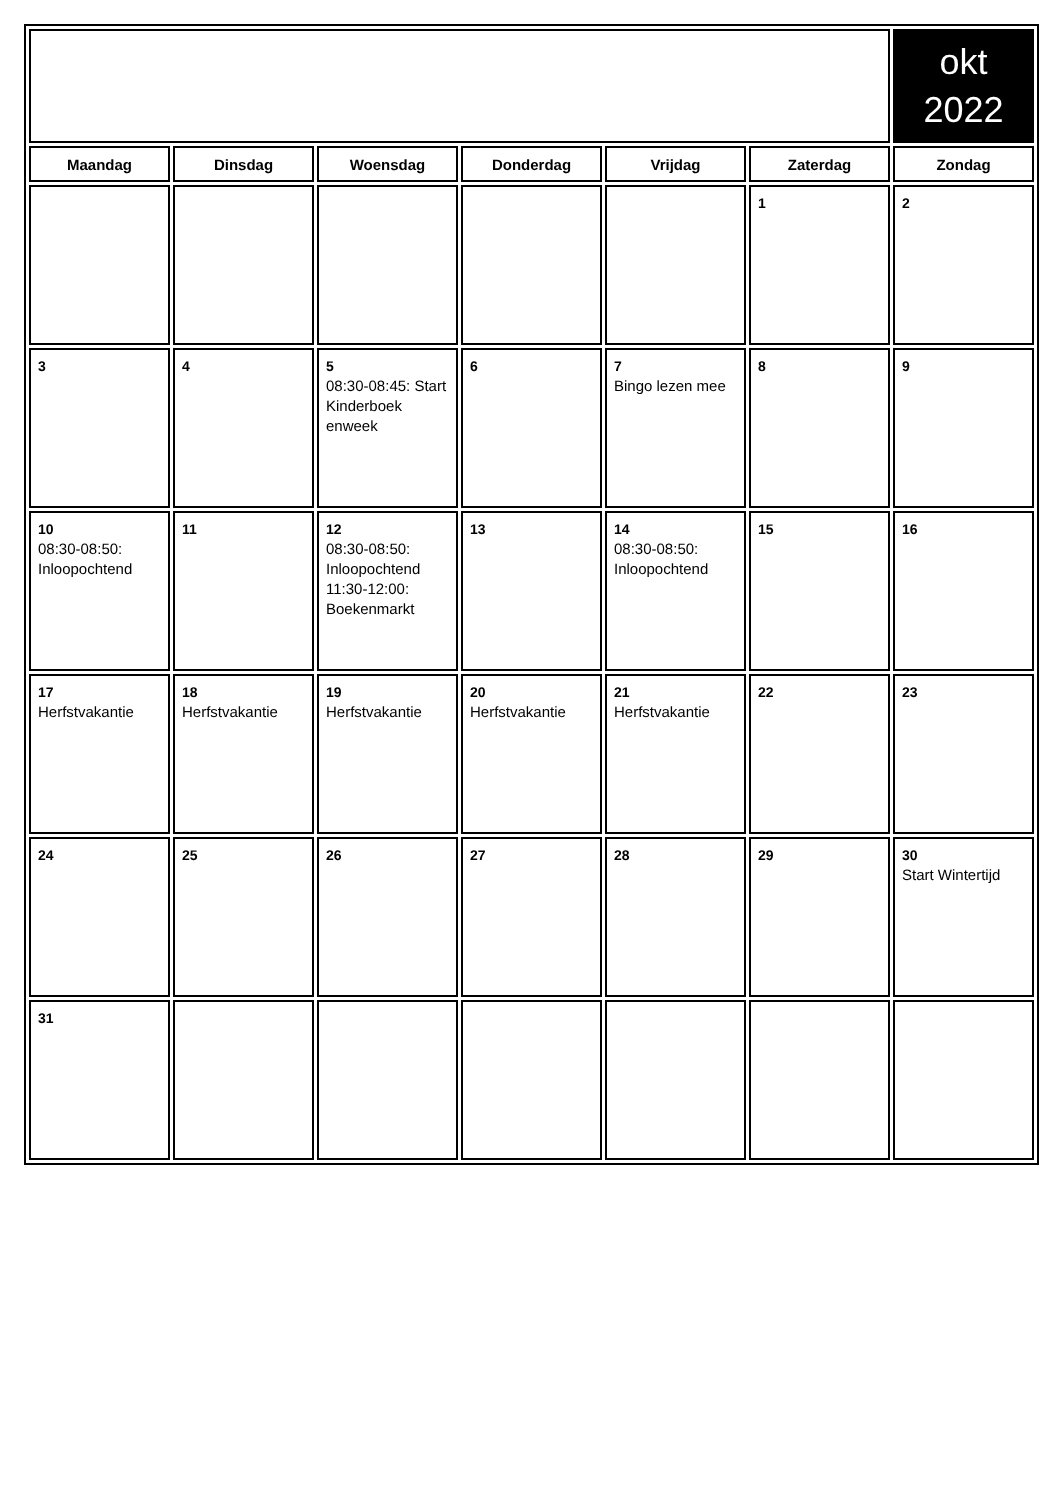| | | | | | | okt 2022 |
| Maandag | Dinsdag | Woensdag | Donderdag | Vrijdag | Zaterdag | Zondag |
| | | | | | 1 | 2 |
| 3 | 4 | 5 08:30-08:45: Start Kinderboek enweek | 6 | 7 Bingo lezen mee | 8 | 9 |
| 10 08:30-08:50: Inloopochtend | 11 | 12 08:30-08:50: Inloopochtend 11:30-12:00: Boekenmarkt | 13 | 14 08:30-08:50: Inloopochtend | 15 | 16 |
| 17 Herfstvakantie | 18 Herfstvakantie | 19 Herfstvakantie | 20 Herfstvakantie | 21 Herfstvakantie | 22 | 23 |
| 24 | 25 | 26 | 27 | 28 | 29 | 30 Start Wintertijd |
| 31 | | | | | | |